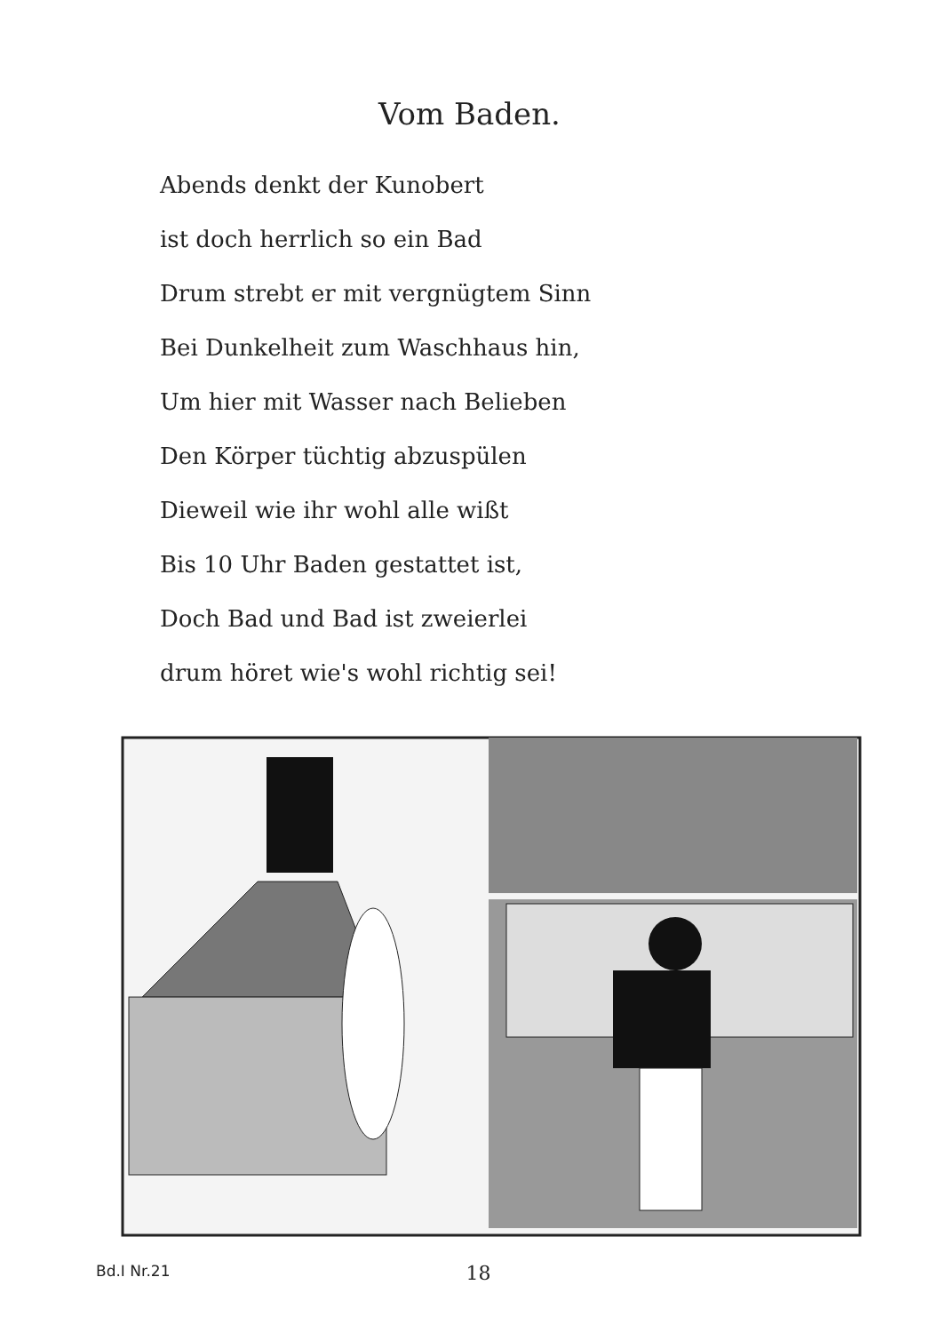Vom Baden.
Abends denkt der Kunobert
ist doch herrlich so ein Bad
Drum strebt er mit vergnügtem Sinn
Bei Dunkelheit zum Waschhaus hin,
Um hier mit Wasser nach Belieben
Den Körper tüchtig abzuspülen
Dieweil wie ihr wohl alle wißt
Bis 10 Uhr Baden gestattet ist,
Doch Bad und Bad ist zweierlei
drum höret wie's wohl richtig sei!
Bd.I Nr.21
18